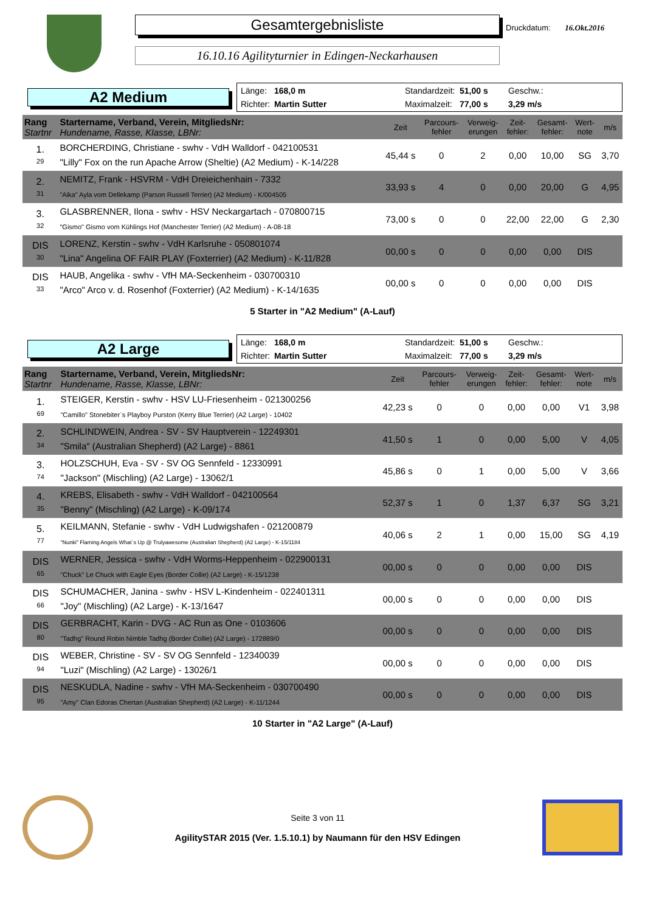Gesamtergebnisliste
16.10.16 Agilityturnier in Edingen-Neckarhausen
Druckdatum: 16.Okt.2016
A2 Medium
Länge: 168,0 m Standardzeit: 51,00 s Geschw.: Richter: Martin Sutter Maximalzeit: 77,00 s 3,29 m/s
| Rang Startnr | Startername, Verband, Verein, MitgliedsNr: Hundename, Rasse, Klasse, LBNr: | Zeit | Parcours- fehler | Verweig- erungen | Zeit- fehler: | Gesamt- fehler: | Wert- note | m/s |
| --- | --- | --- | --- | --- | --- | --- | --- | --- |
| 1. 29 | BORCHERDING, Christiane - swhv - VdH Walldorf - 042100531 "Lilly" Fox on the run Apache Arrow (Sheltie) (A2 Medium) - K-14/228 | 45,44 s | 0 | 2 | 0,00 | 10,00 | SG | 3,70 |
| 2. 31 | NEMITZ, Frank - HSVRM - VdH Dreieichenhain - 7332 "Aika" Ayla vom Dellekamp (Parson Russell Terrier) (A2 Medium) - K/004505 | 33,93 s | 4 | 0 | 0,00 | 20,00 | G | 4,95 |
| 3. 32 | GLASBRENNER, Ilona - swhv - HSV Neckargartach - 070800715 "Gismo" Gismo vom Kühlings Hof (Manchester Terrier) (A2 Medium) - A-08-18 | 73,00 s | 0 | 0 | 22,00 | 22,00 | G | 2,30 |
| DIS 30 | LORENZ, Kerstin - swhv - VdH Karlsruhe - 050801074 "Lina" Angelina OF FAIR PLAY (Foxterrier) (A2 Medium) - K-11/828 | 00,00 s | 0 | 0 | 0,00 | 0,00 | DIS | |
| DIS 33 | HAUB, Angelika - swhv - VfH MA-Seckenheim - 030700310 "Arco" Arco v. d. Rosenhof (Foxterrier) (A2 Medium) - K-14/1635 | 00,00 s | 0 | 0 | 0,00 | 0,00 | DIS | |
5 Starter in "A2 Medium" (A-Lauf)
A2 Large
Länge: 168,0 m Standardzeit: 51,00 s Geschw.: Richter: Martin Sutter Maximalzeit: 77,00 s 3,29 m/s
| Rang Startnr | Startername, Verband, Verein, MitgliedsNr: Hundename, Rasse, Klasse, LBNr: | Zeit | Parcours- fehler | Verweig- erungen | Zeit- fehler: | Gesamt- fehler: | Wert- note | m/s |
| --- | --- | --- | --- | --- | --- | --- | --- | --- |
| 1. 69 | STEIGER, Kerstin - swhv - HSV LU-Friesenheim - 021300256 "Camillo" Stonebiter`s Playboy Purston (Kerry Blue Terrier) (A2 Large) - 10402 | 42,23 s | 0 | 0 | 0,00 | 0,00 | V1 | 3,98 |
| 2. 34 | SCHLINDWEIN, Andrea - SV - SV Hauptverein - 12249301 "Smila" (Australian Shepherd) (A2 Large) - 8861 | 41,50 s | 1 | 0 | 0,00 | 5,00 | V | 4,05 |
| 3. 74 | HOLZSCHUH, Eva - SV - SV OG Sennfeld - 12330991 "Jackson" (Mischling) (A2 Large) - 13062/1 | 45,86 s | 0 | 1 | 0,00 | 5,00 | V | 3,66 |
| 4. 35 | KREBS, Elisabeth - swhv - VdH Walldorf - 042100564 "Benny" (Mischling) (A2 Large) - K-09/174 | 52,37 s | 1 | 0 | 1,37 | 6,37 | SG | 3,21 |
| 5. 77 | KEILMANN, Stefanie - swhv - VdH Ludwigshafen - 021200879 "Nunki" Flaming Angels What`s Up @ Trulyawesome (Australian Shepherd) (A2 Large) - K-15/1184 | 40,06 s | 2 | 1 | 0,00 | 15,00 | SG | 4,19 |
| DIS 65 | WERNER, Jessica - swhv - VdH Worms-Heppenheim - 022900131 "Chuck" Le Chuck with Eagle Eyes (Border Collie) (A2 Large) - K-15/1238 | 00,00 s | 0 | 0 | 0,00 | 0,00 | DIS | |
| DIS 66 | SCHUMACHER, Janina - swhv - HSV L-Kindenheim - 022401311 "Joy" (Mischling) (A2 Large) - K-13/1647 | 00,00 s | 0 | 0 | 0,00 | 0,00 | DIS | |
| DIS 80 | GERBRACHT, Karin - DVG - AC Run as One - 0103606 "Tadhg" Round Robin Nimble Tadhg (Border Collie) (A2 Large) - 172889/0 | 00,00 s | 0 | 0 | 0,00 | 0,00 | DIS | |
| DIS 94 | WEBER, Christine - SV - SV OG Sennfeld - 12340039 "Luzi" (Mischling) (A2 Large) - 13026/1 | 00,00 s | 0 | 0 | 0,00 | 0,00 | DIS | |
| DIS 95 | NESKUDLA, Nadine - swhv - VfH MA-Seckenheim - 030700490 "Amy" Clan Edoras Chertan (Australian Shepherd) (A2 Large) - K-11/1244 | 00,00 s | 0 | 0 | 0,00 | 0,00 | DIS | |
10 Starter in "A2 Large" (A-Lauf)
Seite 3 von 11
AgilitySTAR 2015 (Ver. 1.5.10.1) by Naumann für den HSV Edingen